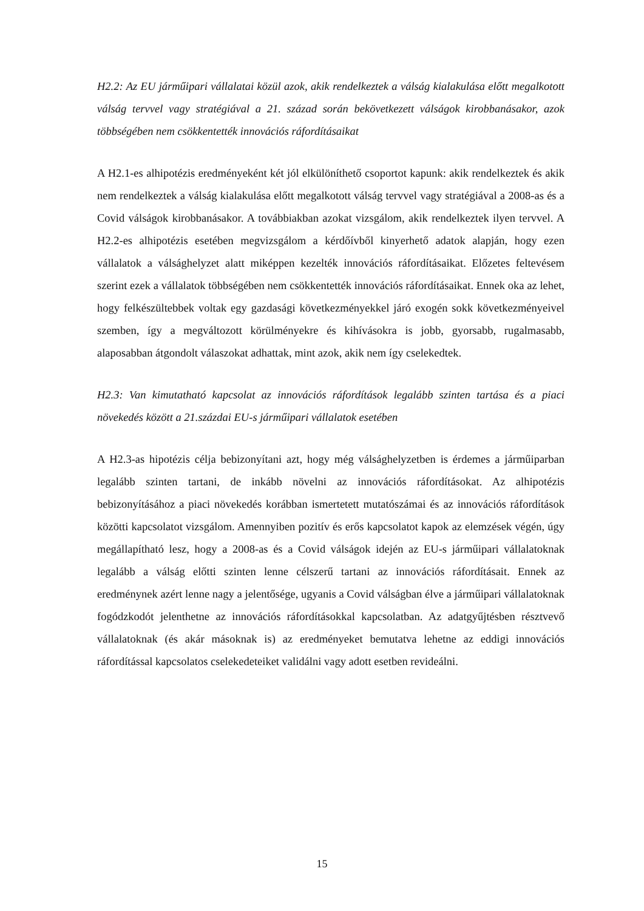H2.2: Az EU járműipari vállalatai közül azok, akik rendelkeztek a válság kialakulása előtt megalkotott válság tervvel vagy stratégiával a 21. század során bekövetkezett válságok kirobbanásakor, azok többségében nem csökkentették innovációs ráfordításaikat
A H2.1-es alhipotézis eredményeként két jól elkülöníthető csoportot kapunk: akik rendelkeztek és akik nem rendelkeztek a válság kialakulása előtt megalkotott válság tervvel vagy stratégiával a 2008-as és a Covid válságok kirobbanásakor. A továbbiakban azokat vizsgálom, akik rendelkeztek ilyen tervvel. A H2.2-es alhipotézis esetében megvizsgálom a kérdőívből kinyerhető adatok alapján, hogy ezen vállalatok a válsághelyzet alatt miképpen kezelték innovációs ráfordításaikat. Előzetes feltevésem szerint ezek a vállalatok többségében nem csökkentették innovációs ráfordításaikat. Ennek oka az lehet, hogy felkészültebbek voltak egy gazdasági következményekkel járó exogén sokk következményeivel szemben, így a megváltozott körülményekre és kihívásokra is jobb, gyorsabb, rugalmasabb, alaposabban átgondolt válaszokat adhattak, mint azok, akik nem így cselekedtek.
H2.3: Van kimutatható kapcsolat az innovációs ráfordítások legalább szinten tartása és a piaci növekedés között a 21.százdai EU-s járműipari vállalatok esetében
A H2.3-as hipotézis célja bebizonyítani azt, hogy még válsághelyzetben is érdemes a járműiparban legalább szinten tartani, de inkább növelni az innovációs ráfordításokat. Az alhipotézis bebizonyításához a piaci növekedés korábban ismertetett mutatószámai és az innovációs ráfordítások közötti kapcsolatot vizsgálom. Amennyiben pozitív és erős kapcsolatot kapok az elemzések végén, úgy megállapítható lesz, hogy a 2008-as és a Covid válságok idején az EU-s járműipari vállalatoknak legalább a válság előtti szinten lenne célszerű tartani az innovációs ráfordításait. Ennek az eredménynek azért lenne nagy a jelentősége, ugyanis a Covid válságban élve a járműipari vállalatoknak fogódzkodót jelenthetne az innovációs ráfordításokkal kapcsolatban. Az adatgyűjtésben résztvevő vállalatoknak (és akár másoknak is) az eredményeket bemutatva lehetne az eddigi innovációs ráfordítással kapcsolatos cselekedeteiket validálni vagy adott esetben revideálni.
15